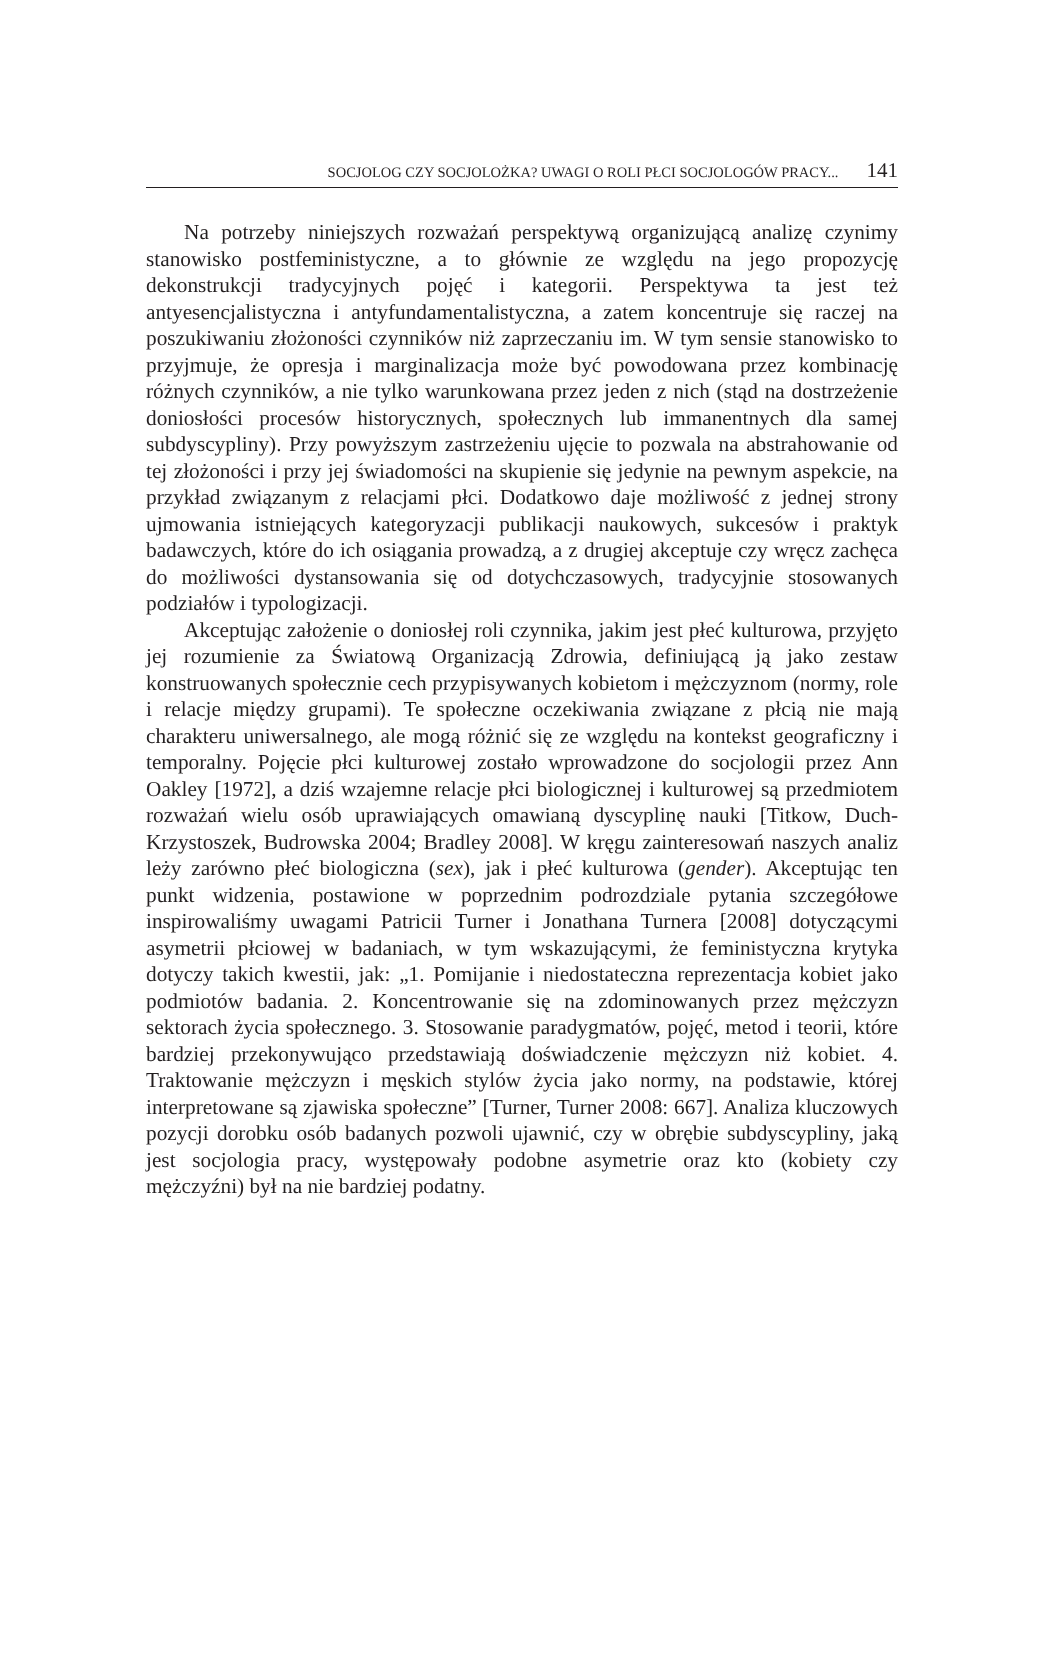SOCJOLOG CZY SOCJOLOŻKA? UWAGI O ROLI PŁCI SOCJOLOGÓW PRACY... 141
Na potrzeby niniejszych rozważań perspektywą organizującą analizę czynimy stanowisko postfeministyczne, a to głównie ze względu na jego propozycję dekonstrukcji tradycyjnych pojęć i kategorii. Perspektywa ta jest też antyesencjalistyczna i antyfundamentalistyczna, a zatem koncentruje się raczej na poszukiwaniu złożoności czynników niż zaprzeczaniu im. W tym sensie stanowisko to przyjmuje, że opresja i marginalizacja może być powodowana przez kombinację różnych czynników, a nie tylko warunkowana przez jeden z nich (stąd na dostrzeżenie doniosłości procesów historycznych, społecznych lub immanentnych dla samej subdyscypliny). Przy powyższym zastrzeżeniu ujęcie to pozwala na abstrahowanie od tej złożoności i przy jej świadomości na skupienie się jedynie na pewnym aspekcie, na przykład związanym z relacjami płci. Dodatkowo daje możliwość z jednej strony ujmowania istniejących kategoryzacji publikacji naukowych, sukcesów i praktyk badawczych, które do ich osiągania prowadzą, a z drugiej akceptuje czy wręcz zachęca do możliwości dystansowania się od dotychczasowych, tradycyjnie stosowanych podziałów i typologizacji.
Akceptując założenie o doniosłej roli czynnika, jakim jest płeć kulturowa, przyjęto jej rozumienie za Światową Organizacją Zdrowia, definiującą ją jako zestaw konstruowanych społecznie cech przypisywanych kobietom i mężczyznom (normy, role i relacje między grupami). Te społeczne oczekiwania związane z płcią nie mają charakteru uniwersalnego, ale mogą różnić się ze względu na kontekst geograficzny i temporalny. Pojęcie płci kulturowej zostało wprowadzone do socjologii przez Ann Oakley [1972], a dziś wzajemne relacje płci biologicznej i kulturowej są przedmiotem rozważań wielu osób uprawiających omawianą dyscyplinę nauki [Titkow, Duch-Krzystoszek, Budrowska 2004; Bradley 2008]. W kręgu zainteresowań naszych analiz leży zarówno płeć biologiczna (sex), jak i płeć kulturowa (gender). Akceptując ten punkt widzenia, postawione w poprzednim podrozdziale pytania szczegółowe inspirowaliśmy uwagami Patricii Turner i Jonathana Turnera [2008] dotyczącymi asymetrii płciowej w badaniach, w tym wskazującymi, że feministyczna krytyka dotyczy takich kwestii, jak: „1. Pomijanie i niedostateczna reprezentacja kobiet jako podmiotów badania. 2. Koncentrowanie się na zdominowanych przez mężczyzn sektorach życia społecznego. 3. Stosowanie paradygmatów, pojęć, metod i teorii, które bardziej przekonywująco przedstawiają doświadczenie mężczyzn niż kobiet. 4. Traktowanie mężczyzn i męskich stylów życia jako normy, na podstawie, której interpretowane są zjawiska społeczne” [Turner, Turner 2008: 667]. Analiza kluczowych pozycji dorobku osób badanych pozwoli ujawnić, czy w obrębie subdyscypliny, jaką jest socjologia pracy, występowały podobne asymetrie oraz kto (kobiety czy mężczyźni) był na nie bardziej podatny.